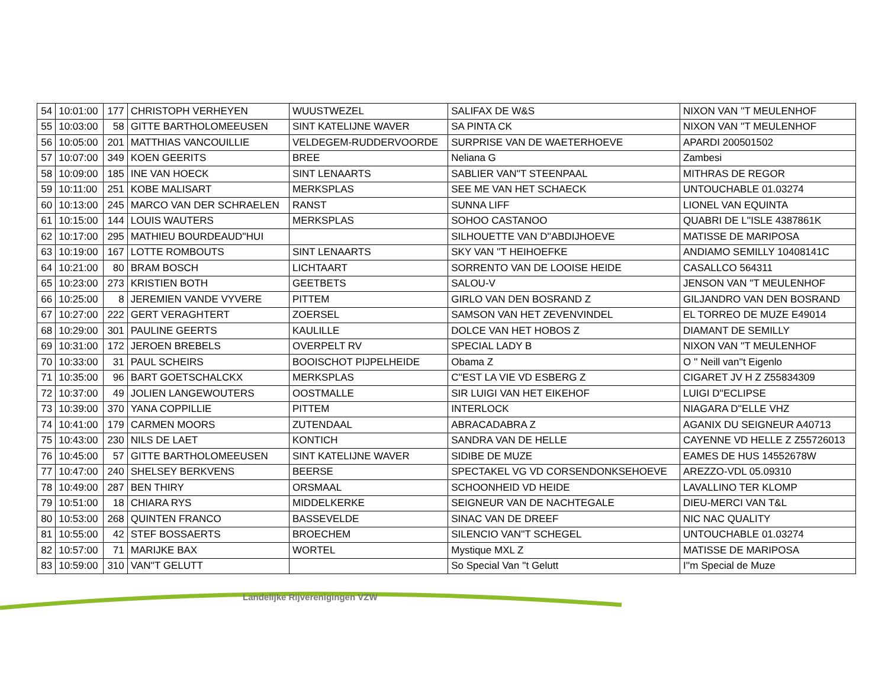| 54 | 10:01:00 | 177 | CHRISTOPH VERHEYEN | WUUSTWEZEL | SALIFAX DE W&S | NIXON VAN ''T MEULENHOF |
| 55 | 10:03:00 | 58 | GITTE BARTHOLOMEEUSEN | SINT KATELIJNE WAVER | SA PINTA CK | NIXON VAN ''T MEULENHOF |
| 56 | 10:05:00 | 201 | MATTHIAS VANCOUILLIE | VELDEGEM-RUDDERVOORDE | SURPRISE VAN DE WAETERHOEVE | APARDI 200501502 |
| 57 | 10:07:00 | 349 | KOEN GEERITS | BREE | Neliana G | Zambesi |
| 58 | 10:09:00 | 185 | INE VAN HOECK | SINT LENAARTS | SABLIER VAN''T STEENPAAL | MITHRAS DE REGOR |
| 59 | 10:11:00 | 251 | KOBE MALISART | MERKSPLAS | SEE ME VAN HET SCHAECK | UNTOUCHABLE 01.03274 |
| 60 | 10:13:00 | 245 | MARCO VAN DER SCHRAELEN | RANST | SUNNA LIFF | LIONEL VAN EQUINTA |
| 61 | 10:15:00 | 144 | LOUIS WAUTERS | MERKSPLAS | SOHOO CASTANOO | QUABRI DE L''ISLE 4387861K |
| 62 | 10:17:00 | 295 | MATHIEU BOURDEAUD''HUI | | SILHOUETTE VAN D''ABDIJHOEVE | MATISSE DE MARIPOSA |
| 63 | 10:19:00 | 167 | LOTTE ROMBOUTS | SINT LENAARTS | SKY VAN ''T HEIHOEFKE | ANDIAMO SEMILLY 10408141C |
| 64 | 10:21:00 | 80 | BRAM BOSCH | LICHTAART | SORRENTO VAN DE LOOISE HEIDE | CASALLCO 564311 |
| 65 | 10:23:00 | 273 | KRISTIEN BOTH | GEETBETS | SALOU-V | JENSON VAN ''T MEULENHOF |
| 66 | 10:25:00 | 8 | JEREMIEN VANDE VYVERE | PITTEM | GIRLO VAN DEN BOSRAND Z | GILJANDRO VAN DEN BOSRAND |
| 67 | 10:27:00 | 222 | GERT VERAGHTERT | ZOERSEL | SAMSON VAN HET ZEVENVINDEL | EL TORREO DE MUZE E49014 |
| 68 | 10:29:00 | 301 | PAULINE GEERTS | KAULILLE | DOLCE VAN HET HOBOS Z | DIAMANT DE SEMILLY |
| 69 | 10:31:00 | 172 | JEROEN BREBELS | OVERPELT RV | SPECIAL LADY B | NIXON VAN ''T MEULENHOF |
| 70 | 10:33:00 | 31 | PAUL SCHEIRS | BOOISCHOT PIJPELHEIDE | Obama Z | O '' Neill van''t Eigenlo |
| 71 | 10:35:00 | 96 | BART GOETSCHALCKX | MERKSPLAS | C''EST LA VIE VD ESBERG Z | CIGARET JV H Z Z55834309 |
| 72 | 10:37:00 | 49 | JOLIEN LANGEWOUTERS | OOSTMALLE | SIR LUIGI VAN HET EIKEHOF | LUIGI D''ECLIPSE |
| 73 | 10:39:00 | 370 | YANA COPPILLIE | PITTEM | INTERLOCK | NIAGARA D''ELLE VHZ |
| 74 | 10:41:00 | 179 | CARMEN MOORS | ZUTENDAAL | ABRACADABRA Z | AGANIX DU SEIGNEUR A40713 |
| 75 | 10:43:00 | 230 | NILS DE LAET | KONTICH | SANDRA VAN DE HELLE | CAYENNE VD HELLE Z Z55726013 |
| 76 | 10:45:00 | 57 | GITTE BARTHOLOMEEUSEN | SINT KATELIJNE WAVER | SIDIBE DE MUZE | EAMES DE HUS 14552678W |
| 77 | 10:47:00 | 240 | SHELSEY BERKVENS | BEERSE | SPECTAKEL VG VD CORSENDONKSEHOEVE | AREZZO-VDL 05.09310 |
| 78 | 10:49:00 | 287 | BEN THIRY | ORSMAAL | SCHOONHEID VD HEIDE | LAVALLINO TER KLOMP |
| 79 | 10:51:00 | 18 | CHIARA RYS | MIDDELKERKE | SEIGNEUR VAN DE NACHTEGALE | DIEU-MERCI VAN T&L |
| 80 | 10:53:00 | 268 | QUINTEN FRANCO | BASSEVELDE | SINAC VAN DE DREEF | NIC NAC QUALITY |
| 81 | 10:55:00 | 42 | STEF BOSSAERTS | BROECHEM | SILENCIO VAN''T SCHEGEL | UNTOUCHABLE 01.03274 |
| 82 | 10:57:00 | 71 | MARIJKE BAX | WORTEL | Mystique MXL Z | MATISSE DE MARIPOSA |
| 83 | 10:59:00 | 310 | VAN''T GELUTT | | So Special Van ''t Gelutt | I''m Special de Muze |
Landelijke Rijverenigingen VZW